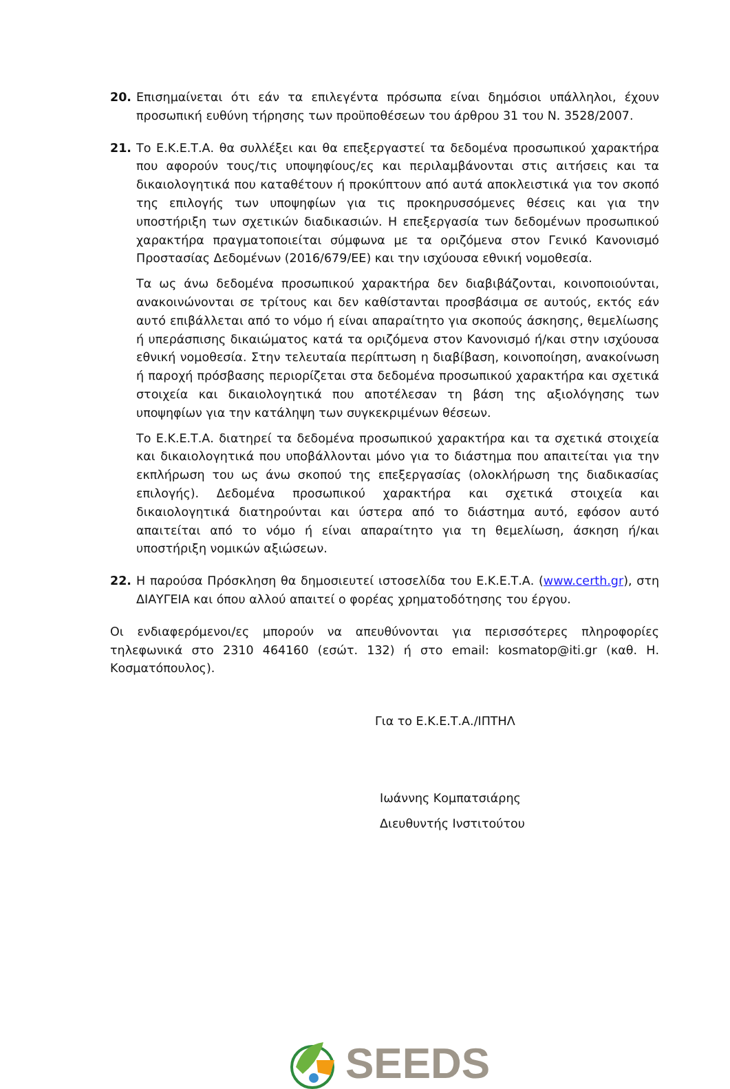20. Επισημαίνεται ότι εάν τα επιλεγέντα πρόσωπα είναι δημόσιοι υπάλληλοι, έχουν προσωπική ευθύνη τήρησης των προϋποθέσεων του άρθρου 31 του Ν. 3528/2007.
21. Το Ε.Κ.Ε.Τ.Α. θα συλλέξει και θα επεξεργαστεί τα δεδομένα προσωπικού χαρακτήρα που αφορούν τους/τις υποψηφίους/ες και περιλαμβάνονται στις αιτήσεις και τα δικαιολογητικά που καταθέτουν ή προκύπτουν από αυτά αποκλειστικά για τον σκοπό της επιλογής των υποψηφίων για τις προκηρυσσόμενες θέσεις και για την υποστήριξη των σχετικών διαδικασιών. Η επεξεργασία των δεδομένων προσωπικού χαρακτήρα πραγματοποιείται σύμφωνα με τα οριζόμενα στον Γενικό Κανονισμό Προστασίας Δεδομένων (2016/679/ΕΕ) και την ισχύουσα εθνική νομοθεσία.
Τα ως άνω δεδομένα προσωπικού χαρακτήρα δεν διαβιβάζονται, κοινοποιούνται, ανακοινώνονται σε τρίτους και δεν καθίστανται προσβάσιμα σε αυτούς, εκτός εάν αυτό επιβάλλεται από το νόμο ή είναι απαραίτητο για σκοπούς άσκησης, θεμελίωσης ή υπεράσπισης δικαιώματος κατά τα οριζόμενα στον Κανονισμό ή/και στην ισχύουσα εθνική νομοθεσία. Στην τελευταία περίπτωση η διαβίβαση, κοινοποίηση, ανακοίνωση ή παροχή πρόσβασης περιορίζεται στα δεδομένα προσωπικού χαρακτήρα και σχετικά στοιχεία και δικαιολογητικά που αποτέλεσαν τη βάση της αξιολόγησης των υποψηφίων για την κατάληψη των συγκεκριμένων θέσεων.
Το Ε.Κ.Ε.Τ.Α. διατηρεί τα δεδομένα προσωπικού χαρακτήρα και τα σχετικά στοιχεία και δικαιολογητικά που υποβάλλονται μόνο για το διάστημα που απαιτείται για την εκπλήρωση του ως άνω σκοπού της επεξεργασίας (ολοκλήρωση της διαδικασίας επιλογής). Δεδομένα προσωπικού χαρακτήρα και σχετικά στοιχεία και δικαιολογητικά διατηρούνται και ύστερα από το διάστημα αυτό, εφόσον αυτό απαιτείται από το νόμο ή είναι απαραίτητο για τη θεμελίωση, άσκηση ή/και υποστήριξη νομικών αξιώσεων.
22. Η παρούσα Πρόσκληση θα δημοσιευτεί ιστοσελίδα του Ε.Κ.Ε.Τ.Α. (www.certh.gr), στη ΔΙΑΥΓΕΙΑ και όπου αλλού απαιτεί ο φορέας χρηματοδότησης του έργου.
Οι ενδιαφερόμενοι/ες μπορούν να απευθύνονται για περισσότερες πληροφορίες τηλεφωνικά στο 2310 464160 (εσώτ. 132) ή στο email: kosmatop@iti.gr (καθ. Η. Κοσματόπουλος).
Για το Ε.Κ.Ε.Τ.Α./ΙΠΤΗΛ
Ιωάννης Κομπατσιάρης
Διευθυντής Ινστιτούτου
SEEDS